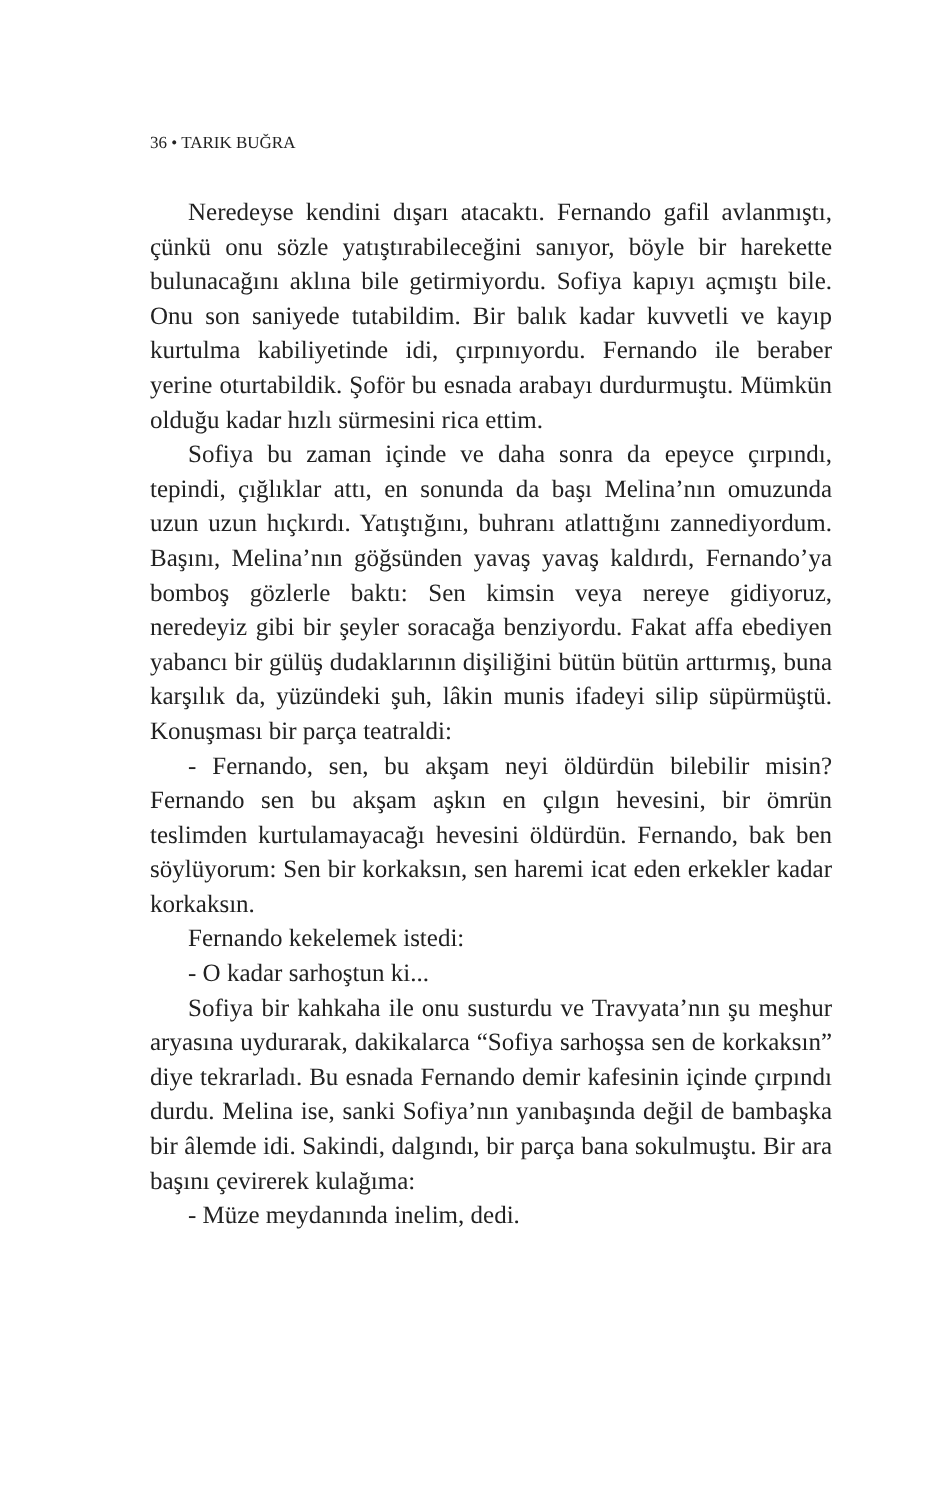36 • TARIK BUĞRA
Neredeyse kendini dışarı atacaktı. Fernando gafil avlanmıştı, çünkü onu sözle yatıştırabileceğini sanıyor, böyle bir harekette bulunacağını aklına bile getirmiyordu. Sofiya kapıyı açmıştı bile. Onu son saniyede tutabildim. Bir balık kadar kuvvetli ve kayıp kurtulma kabiliyetinde idi, çırpınıyordu. Fernando ile beraber yerine oturtabildik. Şoför bu esnada arabayı durdurmuştu. Mümkün olduğu kadar hızlı sürmesini rica ettim.
Sofiya bu zaman içinde ve daha sonra da epeyce çırpındı, tepindi, çığlıklar attı, en sonunda da başı Melina’nın omuzunda uzun uzun hıçkırdı. Yatıştığını, buhranı atlattığını zannediyordum. Başını, Melina’nın göğsünden yavaş yavaş kaldırdı, Fernando’ya bomboş gözlerle baktı: Sen kimsin veya nereye gidiyoruz, neredeyiz gibi bir şeyler soracağa benziyordu. Fakat affa ebediyen yabancı bir gülüş dudaklarının dişiliğini bütün bütün arttırmış, buna karşılık da, yüzündeki şuh, lâkin munis ifadeyi silip süpürmüştü. Konuşması bir parça teatraldi:
- Fernando, sen, bu akşam neyi öldürdün bilebilir misin? Fernando sen bu akşam aşkın en çılgın hevesini, bir ömrün teslimden kurtulamayacağı hevesini öldürdün. Fernando, bak ben söylüyorum: Sen bir korkaksın, sen haremi icat eden erkekler kadar korkaksın.
Fernando kekelemek istedi:
- O kadar sarhoştun ki...
Sofiya bir kahkaha ile onu susturdu ve Travyata’nın şu meşhur aryasına uydurarak, dakikalarca “Sofiya sarhoşsa sen de korkaksın” diye tekrarladı. Bu esnada Fernando demir kafesinin içinde çırpındı durdu. Melina ise, sanki Sofiya’nın yanıbaşında değil de bambaşka bir âlemde idi. Sakindi, dalgındı, bir parça bana sokulmuştu. Bir ara başını çevirerek kulağıma:
- Müze meydanında inelim, dedi.